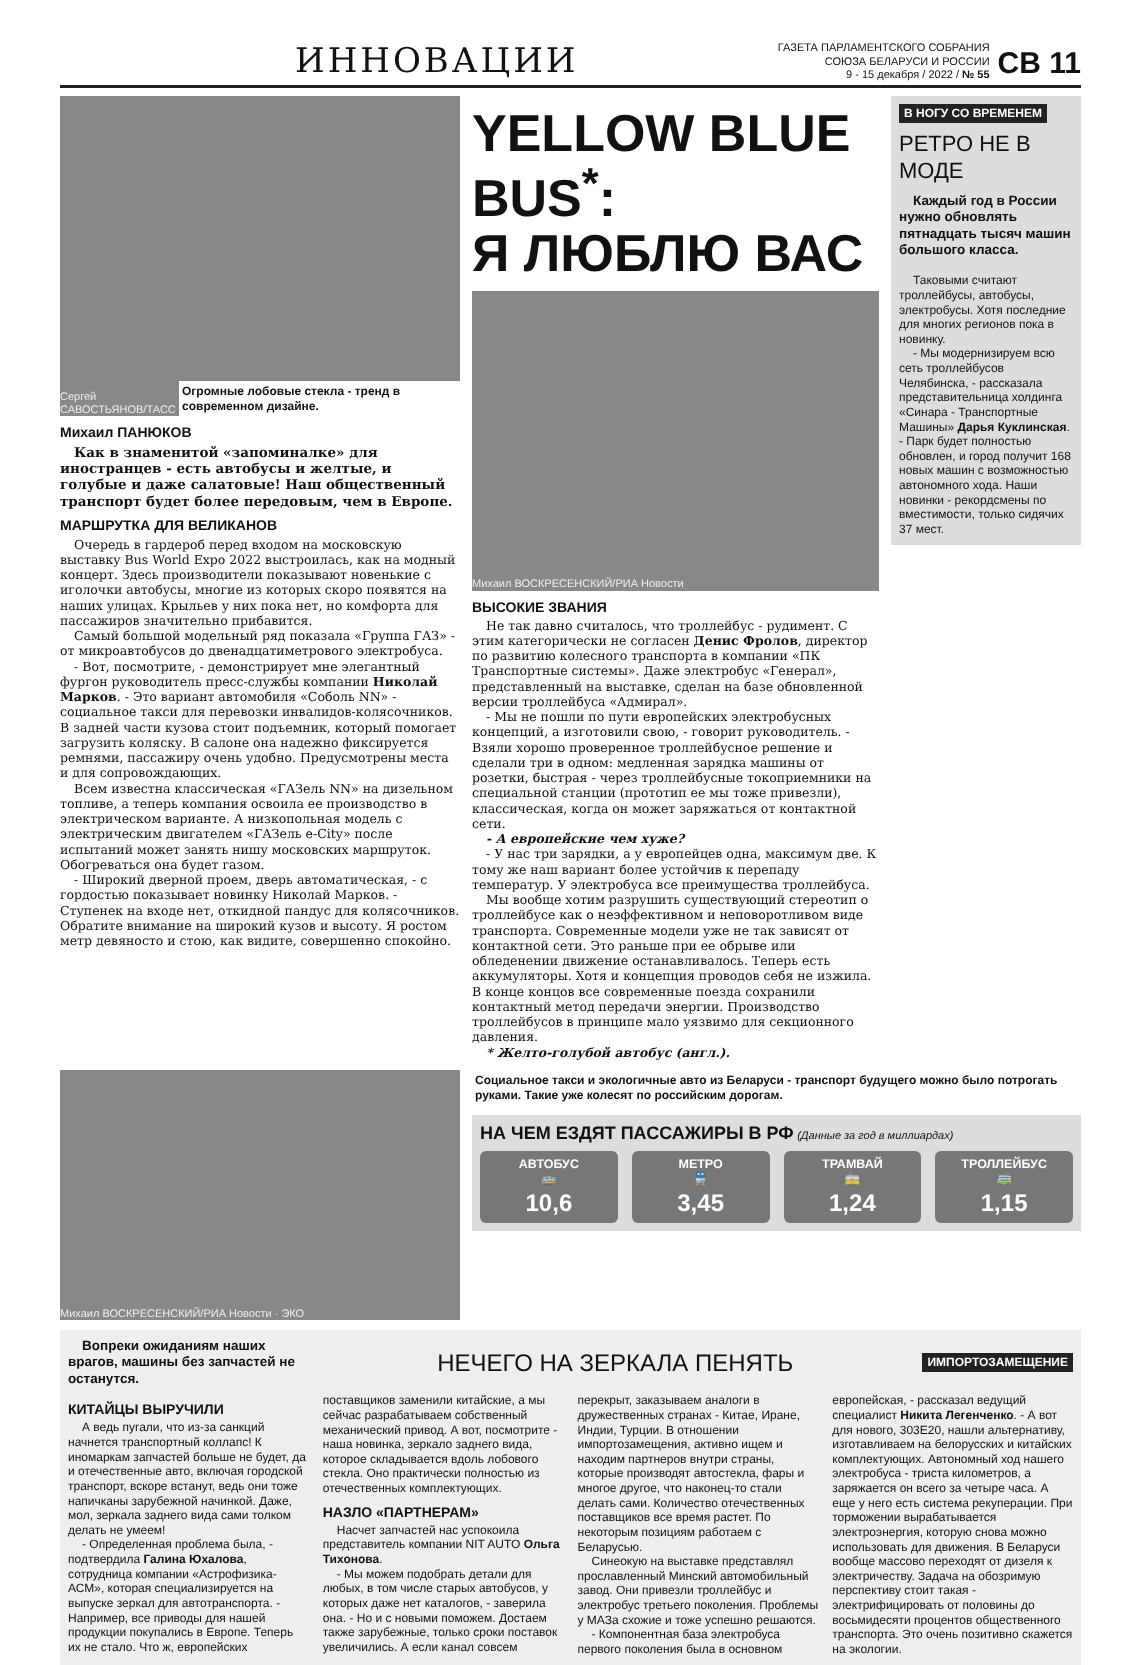ИННОВАЦИИ
ГАЗЕТА ПАРЛАМЕНТСКОГО СОБРАНИЯ
СОЮЗА БЕЛАРУСИ И РОССИИ
9 - 15 декабря / 2022 / № 55
СВ 11
Сергей САВОСТЬЯНОВ/ТАСС Огромные лобовые стекла - тренд в современном дизайне.
Михаил ПАНЮКОВ
Как в знаменитой «запоминалке» для иностранцев - есть автобусы и желтые, и голубые и даже салатовые! Наш общественный транспорт будет более передовым, чем в Европе.
МАРШРУТКА ДЛЯ ВЕЛИКАНОВ
Очередь в гардероб перед входом на московскую выставку Bus World Expo 2022 выстроилась, как на модный концерт. Здесь производители показывают новенькие с иголочки автобусы, многие из которых скоро появятся на наших улицах. Крыльев у них пока нет, но комфорта для пассажиров значительно прибавится.
Самый большой модельный ряд показала «Группа ГАЗ» - от микроавтобусов до двенадцатиметрового электробуса.
- Вот, посмотрите, - демонстрирует мне элегантный фургон руководитель пресс-службы компании Николай Марков. - Это вариант автомобиля «Соболь NN» - социальное такси для перевозки инвалидов-колясочников. В задней части кузова стоит подъемник, который помогает загрузить коляску. В салоне она надежно фиксируется ремнями, пассажиру очень удобно. Предусмотрены места и для сопровождающих.
Всем известна классическая «ГАЗель NN» на дизельном топливе, а теперь компания освоила ее производство в электрическом варианте. А низкопольная модель с электрическим двигателем «ГАЗель e-City» после испытаний может занять нишу московских маршруток. Обогреваться она будет газом.
- Широкий дверной проем, дверь автоматическая, - с гордостью показывает новинку Николай Марков. - Ступенек на входе нет, откидной пандус для колясочников. Обратите внимание на широкий кузов и высоту. Я ростом метр девяносто и стою, как видите, совершенно спокойно.
YELLOW BLUE BUS<sup>*</sup>:
Я ЛЮБЛЮ ВАС
Михаил ВОСКРЕСЕНСКИЙ/РИА Новости
ВЫСОКИЕ ЗВАНИЯ
Не так давно считалось, что троллейбус - рудимент. С этим категорически не согласен Денис Фролов, директор по развитию колесного транспорта в компании «ПК Транспортные системы». Даже электробус «Генерал», представленный на выставке, сделан на базе обновленной версии троллейбуса «Адмирал».
- Мы не пошли по пути европейских электробусных концепций, а изготовили свою, - говорит руководитель. - Взяли хорошо проверенное троллейбусное решение и сделали три в одном: медленная зарядка машины от розетки, быстрая - через троллейбусные токоприемники на специальной станции (прототип ее мы тоже привезли), классическая, когда он может заряжаться от контактной сети.
- А европейские чем хуже?
- У нас три зарядки, а у европейцев одна, максимум две. К тому же наш вариант более устойчив к перепаду температур. У электробуса все преимущества троллейбуса.
Мы вообще хотим разрушить существующий стереотип о троллейбусе как о неэффективном и неповоротливом виде транспорта. Современные модели уже не так зависят от контактной сети. Это раньше при ее обрыве или обледенении движение останавливалось. Теперь есть аккумуляторы. Хотя и концепция проводов себя не изжила. В конце концов все современные поезда сохранили контактный метод передачи энергии. Производство троллейбусов в принципе мало уязвимо для секционного давления.
* Желто-голубой автобус (англ.).
В НОГУ СО ВРЕМЕНЕМ
РЕТРО НЕ В МОДЕ
Каждый год в России нужно обновлять пятнадцать тысяч машин большого класса.
Таковыми считают троллейбусы, автобусы, электробусы. Хотя последние для многих регионов пока в новинку.
- Мы модернизируем всю сеть троллейбусов Челябинска, - рассказала представительница холдинга «Синара - Транспортные Машины» Дарья Куклинская. - Парк будет полностью обновлен, и город получит 168 новых машин с возможностью автономного хода. Наши новинки - рекордсмены по вместимости, только сидячих 37 мест.
Михаил ВОСКРЕСЕНСКИЙ/РИА Новости · ЭКО
Социальное такси и экологичные авто из Беларуси - транспорт будущего можно было потрогать руками. Такие уже колесят по российским дорогам.
НА ЧЕМ ЕЗДЯТ ПАССАЖИРЫ В РФ (Данные за год в миллиардах)
АВТОБУС
🚌
10,6
МЕТРО
🚆
3,45
ТРАМВАЙ
🚋
1,24
ТРОЛЛЕЙБУС
🚎
1,15
Вопреки ожиданиям наших врагов, машины без запчастей не останутся.
НЕЧЕГО НА ЗЕРКАЛА ПЕНЯТЬ ИМПОРТОЗАМЕЩЕНИЕ
КИТАЙЦЫ ВЫРУЧИЛИ
А ведь пугали, что из-за санкций начнется транспортный коллапс! К иномаркам запчастей больше не будет, да и отечественные авто, включая городской транспорт, вскоре встанут, ведь они тоже напичканы зарубежной начинкой. Даже, мол, зеркала заднего вида сами толком делать не умеем!
- Определенная проблема была, - подтвердила Галина Юхалова, сотрудница компании «Астрофизика-АСМ», которая специализируется на выпуске зеркал для автотранспорта. - Например, все приводы для нашей продукции покупались в Европе. Теперь их не стало. Что ж, европейских поставщиков заменили китайские, а мы сейчас разрабатываем собственный механический привод. А вот, посмотрите - наша новинка, зеркало заднего вида, которое складывается вдоль лобового стекла. Оно практически полностью из отечественных комплектующих.
НАЗЛО «ПАРТНЕРАМ»
Насчет запчастей нас успокоила представитель компании NIT AUTO Ольга Тихонова.
- Мы можем подобрать детали для любых, в том числе старых автобусов, у которых даже нет каталогов, - заверила она. - Но и с новыми поможем. Достаем также зарубежные, только сроки поставок увеличились. А если канал совсем перекрыт, заказываем аналоги в дружественных странах - Китае, Иране, Индии, Турции. В отношении импортозамещения, активно ищем и находим партнеров внутри страны, которые производят автостекла, фары и многое другое, что наконец-то стали делать сами. Количество отечественных поставщиков все время растет. По некоторым позициям работаем с Беларусью.
Синеокую на выставке представлял прославленный Минский автомобильный завод. Они привезли троллейбус и электробус третьего поколения. Проблемы у МАЗа схожие и тоже успешно решаются.
- Компонентная база электробуса первого поколения была в основном европейская, - рассказал ведущий специалист Никита Легенченко. - А вот для нового, 303Е20, нашли альтернативу, изготавливаем на белорусских и китайских комплектующих. Автономный ход нашего электробуса - триста километров, а заряжается он всего за четыре часа. А еще у него есть система рекуперации. При торможении вырабатывается электроэнергия, которую снова можно использовать для движения. В Беларуси вообще массово переходят от дизеля к электричеству. Задача на обозримую перспективу стоит такая - электрифицировать от половины до восьмидесяти процентов общественного транспорта. Это очень позитивно скажется на экологии.